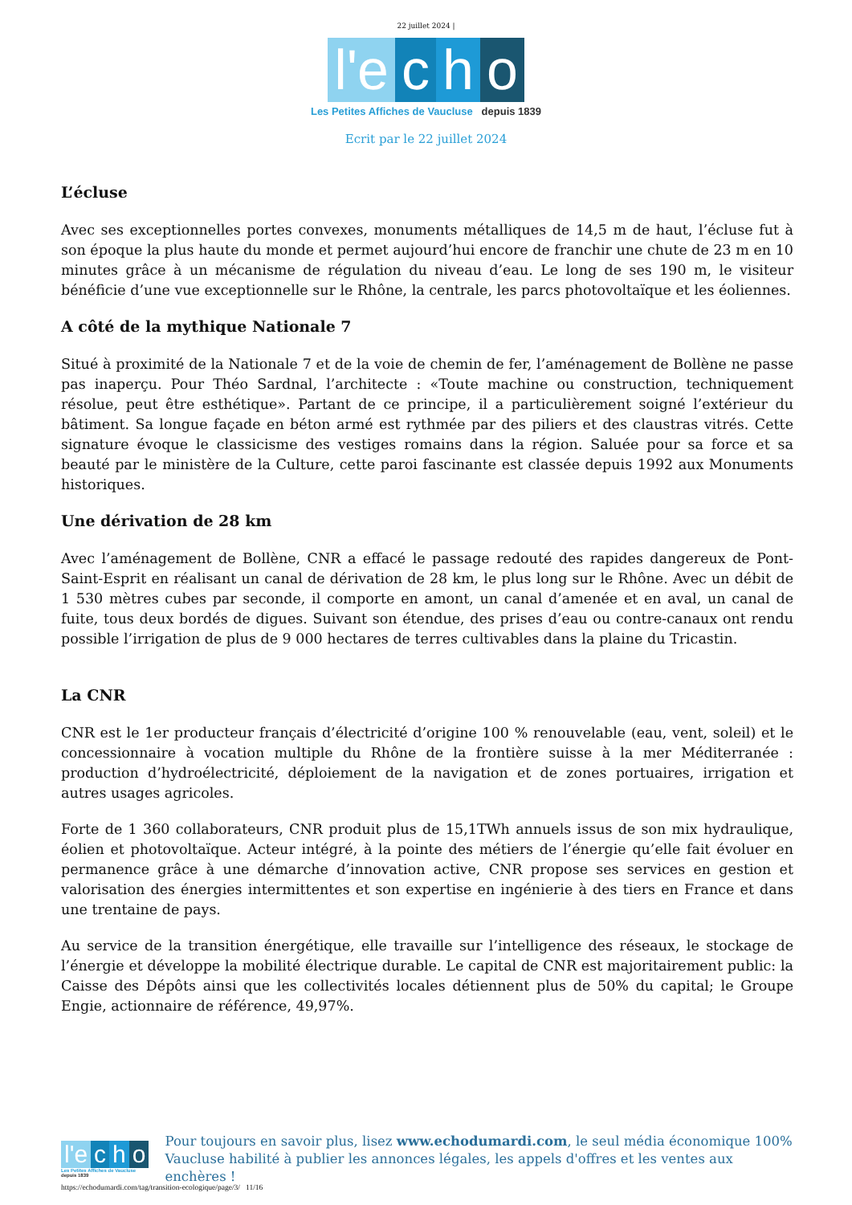22 juillet 2024 |
l'e
c
h
o
Les Petites Affiches de Vaucluse depuis 1839
Ecrit par le 22 juillet 2024
L’écluse
Avec ses exceptionnelles portes convexes, monuments métalliques de 14,5 m de haut, l’écluse fut à son époque la plus haute du monde et permet aujourd’hui encore de franchir une chute de 23 m en 10 minutes grâce à un mécanisme de régulation du niveau d’eau. Le long de ses 190 m, le visiteur bénéficie d’une vue exceptionnelle sur le Rhône, la centrale, les parcs photovoltaïque et les éoliennes.
A côté de la mythique Nationale 7
Situé à proximité de la Nationale 7 et de la voie de chemin de fer, l’aménagement de Bollène ne passe pas inaperçu. Pour Théo Sardnal, l’architecte : «Toute machine ou construction, techniquement résolue, peut être esthétique». Partant de ce principe, il a particulièrement soigné l’extérieur du bâtiment. Sa longue façade en béton armé est rythmée par des piliers et des claustras vitrés. Cette signature évoque le classicisme des vestiges romains dans la région. Saluée pour sa force et sa beauté par le ministère de la Culture, cette paroi fascinante est classée depuis 1992 aux Monuments historiques.
Une dérivation de 28 km
Avec l’aménagement de Bollène, CNR a effacé le passage redouté des rapides dangereux de Pont-Saint-Esprit en réalisant un canal de dérivation de 28 km, le plus long sur le Rhône. Avec un débit de 1 530 mètres cubes par seconde, il comporte en amont, un canal d’amenée et en aval, un canal de fuite, tous deux bordés de digues. Suivant son étendue, des prises d’eau ou contre-canaux ont rendu possible l’irrigation de plus de 9 000 hectares de terres cultivables dans la plaine du Tricastin.
La CNR
CNR est le 1er producteur français d’électricité d’origine 100 % renouvelable (eau, vent, soleil) et le concessionnaire à vocation multiple du Rhône de la frontière suisse à la mer Méditerranée : production d’hydroélectricité, déploiement de la navigation et de zones portuaires, irrigation et autres usages agricoles.
Forte de 1 360 collaborateurs, CNR produit plus de 15,1TWh annuels issus de son mix hydraulique, éolien et photovoltaïque. Acteur intégré, à la pointe des métiers de l’énergie qu’elle fait évoluer en permanence grâce à une démarche d’innovation active, CNR propose ses services en gestion et valorisation des énergies intermittentes et son expertise en ingénierie à des tiers en France et dans une trentaine de pays.
Au service de la transition énergétique, elle travaille sur l’intelligence des réseaux, le stockage de l’énergie et développe la mobilité électrique durable. Le capital de CNR est majoritairement public: la Caisse des Dépôts ainsi que les collectivités locales détiennent plus de 50% du capital; le Groupe Engie, actionnaire de référence, 49,97%.
l'e c h o
Les Petites Affiches de Vaucluse depuis 1839
Pour toujours en savoir plus, lisez www.echodumardi.com, le seul média économique 100% Vaucluse habilité à publier les annonces légales, les appels d'offres et les ventes aux enchères !
https://echodumardi.com/tag/transition-ecologique/page/3/ 11/16